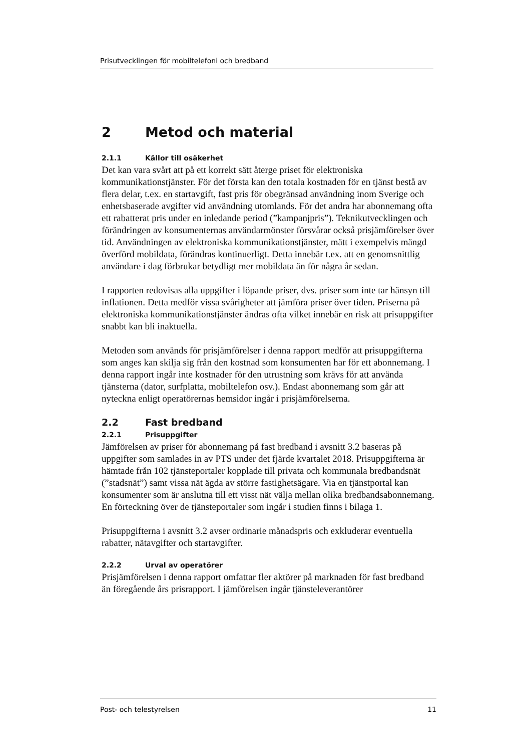Prisutvecklingen för mobiltelefoni och bredband
2 Metod och material
2.1.1 Källor till osäkerhet
Det kan vara svårt att på ett korrekt sätt återge priset för elektroniska kommunikationstjänster. För det första kan den totala kostnaden för en tjänst bestå av flera delar, t.ex. en startavgift, fast pris för obegränsad användning inom Sverige och enhetsbaserade avgifter vid användning utomlands. För det andra har abonnemang ofta ett rabatterat pris under en inledande period (”kampanjpris”). Teknikutvecklingen och förändringen av konsumenternas användarmönster försvårar också prisjämförelser över tid. Användningen av elektroniska kommunikationstjänster, mätt i exempelvis mängd överförd mobildata, förändras kontinuerligt. Detta innebär t.ex. att en genomsnittlig användare i dag förbrukar betydligt mer mobildata än för några år sedan.
I rapporten redovisas alla uppgifter i löpande priser, dvs. priser som inte tar hänsyn till inflationen. Detta medför vissa svårigheter att jämföra priser över tiden. Priserna på elektroniska kommunikationstjänster ändras ofta vilket innebär en risk att prisuppgifter snabbt kan bli inaktuella.
Metoden som används för prisjämförelser i denna rapport medför att prisuppgifterna som anges kan skilja sig från den kostnad som konsumenten har för ett abonnemang. I denna rapport ingår inte kostnader för den utrustning som krävs för att använda tjänsterna (dator, surfplatta, mobiltelefon osv.). Endast abonnemang som går att nyteckna enligt operatörernas hemsidor ingår i prisjämförelserna.
2.2 Fast bredband
2.2.1 Prisuppgifter
Jämförelsen av priser för abonnemang på fast bredband i avsnitt 3.2 baseras på uppgifter som samlades in av PTS under det fjärde kvartalet 2018. Prisuppgifterna är hämtade från 102 tjänsteportaler kopplade till privata och kommunala bredbandsnät (”stadsnät”) samt vissa nät ägda av större fastighetsägare. Via en tjänstportal kan konsumenter som är anslutna till ett visst nät välja mellan olika bredbandsabonnemang. En förteckning över de tjänsteportaler som ingår i studien finns i bilaga 1.
Prisuppgifterna i avsnitt 3.2 avser ordinarie månadspris och exkluderar eventuella rabatter, nätavgifter och startavgifter.
2.2.2 Urval av operatörer
Prisjämförelsen i denna rapport omfattar fler aktörer på marknaden för fast bredband än föregående års prisrapport. I jämförelsen ingår tjänsteleverantörer
Post- och telestyrelsen 11